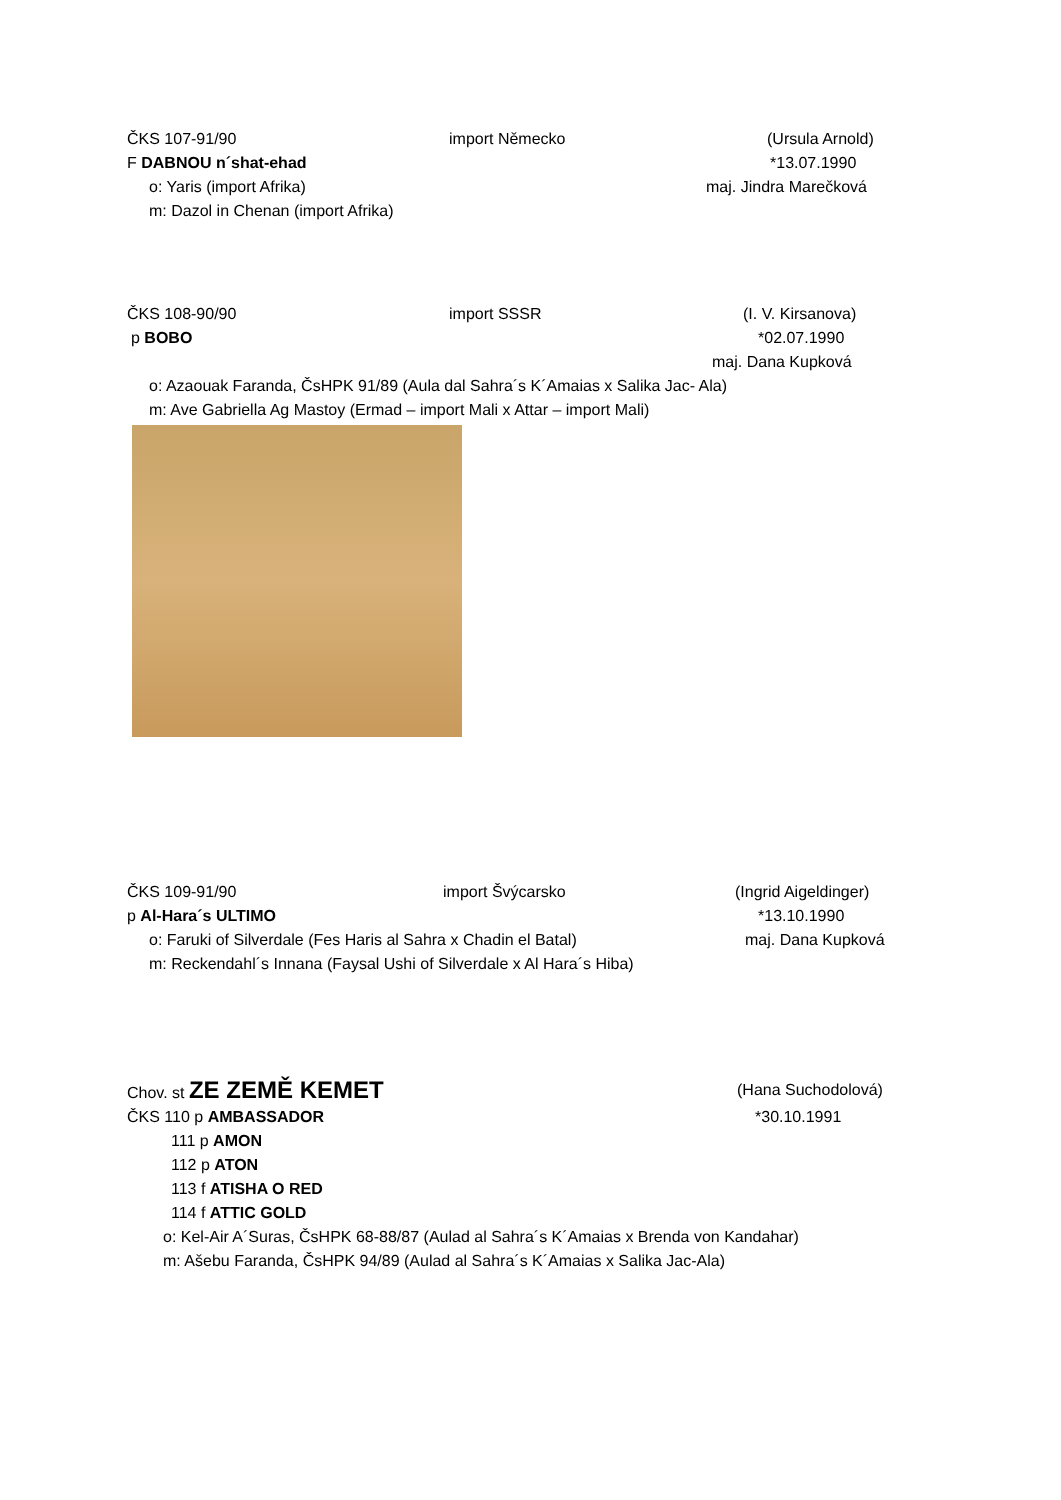ČKS 107-91/90 import Německo (Ursula Arnold)
F DABNOU n´shat-ehad *13.07.1990
o: Yaris (import Afrika) maj. Jindra Marečková
m: Dazol in Chenan (import Afrika)
ČKS 108-90/90 import SSSR (I. V. Kirsanova)
p BOBO *02.07.1990
maj. Dana Kupková
o: Azaouak Faranda, ČsHPK 91/89 (Aula dal Sahra´s K´Amaias x Salika Jac- Ala) m: Ave Gabriella Ag Mastoy (Ermad – import Mali x Attar – import Mali)
ČKS 109-91/90 import Švýcarsko (Ingrid Aigeldinger)
p Al-Hara´s ULTIMO *13.10.1990
o: Faruki of Silverdale (Fes Haris al Sahra x Chadin el Batal) maj. Dana Kupková
m: Reckendahl´s Innana (Faysal Ushi of Silverdale x Al Hara´s Hiba)
Chov. st ZE ZEMĚ KEMET (Hana Suchodolová)
ČKS 110 p AMBASSADOR *30.10.1991
111 p AMON 112 p ATON 113 f ATISHA O RED 114 f ATTIC GOLD
o: Kel-Air A´Suras, ČsHPK 68-88/87 (Aulad al Sahra´s K´Amaias x Brenda von Kandahar) m: Ašebu Faranda, ČsHPK 94/89 (Aulad al Sahra´s K´Amaias x Salika Jac-Ala)